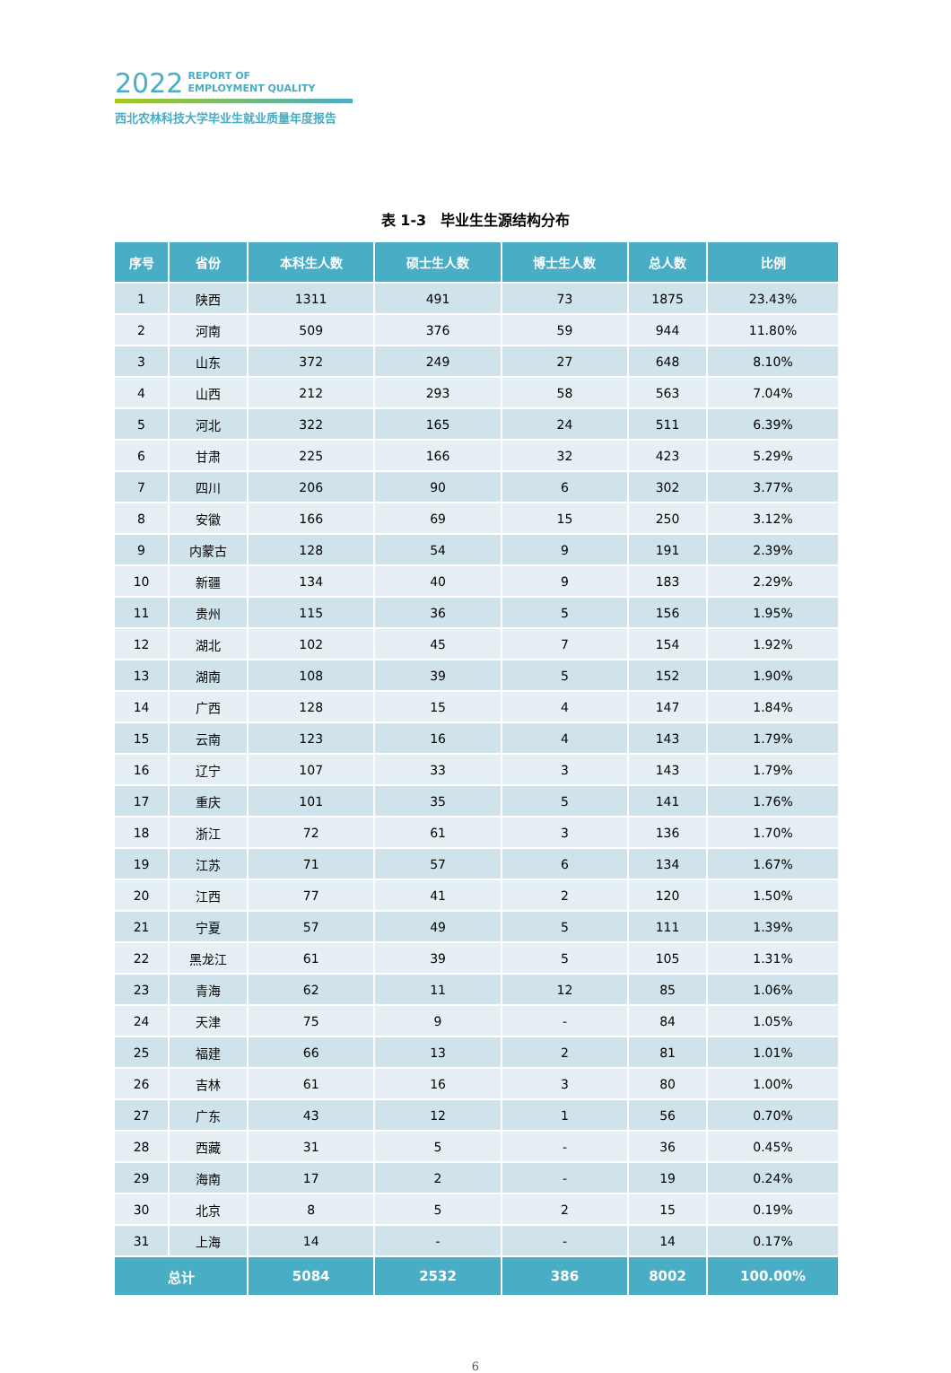2022 REPORT OF
EMPLOYMENT QUALITY
西北农林科技大学毕业生就业质量年度报告
表 1-3　毕业生生源结构分布
| 序号 | 省份 | 本科生人数 | 硕士生人数 | 博士生人数 | 总人数 | 比例 |
| --- | --- | --- | --- | --- | --- | --- |
| 1 | 陕西 | 1311 | 491 | 73 | 1875 | 23.43% |
| 2 | 河南 | 509 | 376 | 59 | 944 | 11.80% |
| 3 | 山东 | 372 | 249 | 27 | 648 | 8.10% |
| 4 | 山西 | 212 | 293 | 58 | 563 | 7.04% |
| 5 | 河北 | 322 | 165 | 24 | 511 | 6.39% |
| 6 | 甘肃 | 225 | 166 | 32 | 423 | 5.29% |
| 7 | 四川 | 206 | 90 | 6 | 302 | 3.77% |
| 8 | 安徽 | 166 | 69 | 15 | 250 | 3.12% |
| 9 | 内蒙古 | 128 | 54 | 9 | 191 | 2.39% |
| 10 | 新疆 | 134 | 40 | 9 | 183 | 2.29% |
| 11 | 贵州 | 115 | 36 | 5 | 156 | 1.95% |
| 12 | 湖北 | 102 | 45 | 7 | 154 | 1.92% |
| 13 | 湖南 | 108 | 39 | 5 | 152 | 1.90% |
| 14 | 广西 | 128 | 15 | 4 | 147 | 1.84% |
| 15 | 云南 | 123 | 16 | 4 | 143 | 1.79% |
| 16 | 辽宁 | 107 | 33 | 3 | 143 | 1.79% |
| 17 | 重庆 | 101 | 35 | 5 | 141 | 1.76% |
| 18 | 浙江 | 72 | 61 | 3 | 136 | 1.70% |
| 19 | 江苏 | 71 | 57 | 6 | 134 | 1.67% |
| 20 | 江西 | 77 | 41 | 2 | 120 | 1.50% |
| 21 | 宁夏 | 57 | 49 | 5 | 111 | 1.39% |
| 22 | 黑龙江 | 61 | 39 | 5 | 105 | 1.31% |
| 23 | 青海 | 62 | 11 | 12 | 85 | 1.06% |
| 24 | 天津 | 75 | 9 | - | 84 | 1.05% |
| 25 | 福建 | 66 | 13 | 2 | 81 | 1.01% |
| 26 | 吉林 | 61 | 16 | 3 | 80 | 1.00% |
| 27 | 广东 | 43 | 12 | 1 | 56 | 0.70% |
| 28 | 西藏 | 31 | 5 | - | 36 | 0.45% |
| 29 | 海南 | 17 | 2 | - | 19 | 0.24% |
| 30 | 北京 | 8 | 5 | 2 | 15 | 0.19% |
| 31 | 上海 | 14 | - | - | 14 | 0.17% |
| 总计 | | 5084 | 2532 | 386 | 8002 | 100.00% |
6